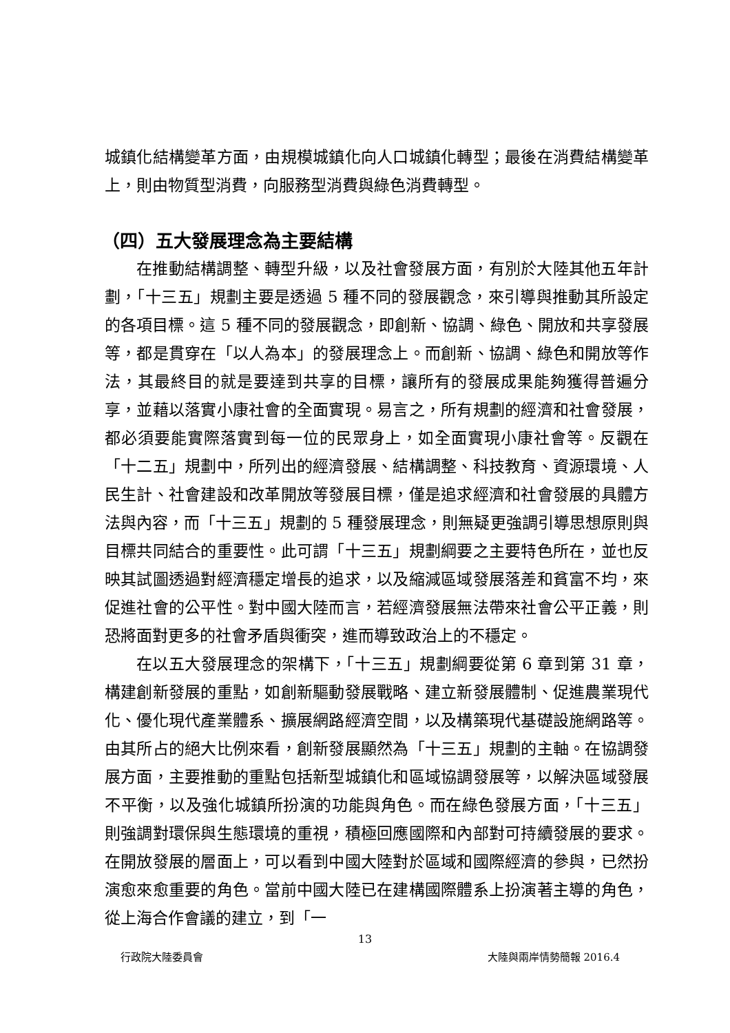城鎮化結構變革方面，由規模城鎮化向人口城鎮化轉型；最後在消費結構變革上，則由物質型消費，向服務型消費與綠色消費轉型。
（四）五大發展理念為主要結構
在推動結構調整、轉型升級，以及社會發展方面，有別於大陸其他五年計劃，「十三五」規劃主要是透過 5 種不同的發展觀念，來引導與推動其所設定的各項目標。這 5 種不同的發展觀念，即創新、協調、綠色、開放和共享發展等，都是貫穿在「以人為本」的發展理念上。而創新、協調、綠色和開放等作法，其最終目的就是要達到共享的目標，讓所有的發展成果能夠獲得普遍分享，並藉以落實小康社會的全面實現。易言之，所有規劃的經濟和社會發展，都必須要能實際落實到每一位的民眾身上，如全面實現小康社會等。反觀在「十二五」規劃中，所列出的經濟發展、結構調整、科技教育、資源環境、人民生計、社會建設和改革開放等發展目標，僅是追求經濟和社會發展的具體方法與內容，而「十三五」規劃的 5 種發展理念，則無疑更強調引導思想原則與目標共同結合的重要性。此可謂「十三五」規劃綱要之主要特色所在，並也反映其試圖透過對經濟穩定增長的追求，以及縮減區域發展落差和貧富不均，來促進社會的公平性。對中國大陸而言，若經濟發展無法帶來社會公平正義，則恐將面對更多的社會矛盾與衝突，進而導致政治上的不穩定。
在以五大發展理念的架構下，「十三五」規劃綱要從第 6 章到第 31 章，構建創新發展的重點，如創新驅動發展戰略、建立新發展體制、促進農業現代化、優化現代產業體系、擴展網路經濟空間，以及構築現代基礎設施網路等。由其所占的絕大比例來看，創新發展顯然為「十三五」規劃的主軸。在協調發展方面，主要推動的重點包括新型城鎮化和區域協調發展等，以解決區域發展不平衡，以及強化城鎮所扮演的功能與角色。而在綠色發展方面，「十三五」則強調對環保與生態環境的重視，積極回應國際和內部對可持續發展的要求。在開放發展的層面上，可以看到中國大陸對於區域和國際經濟的參與，已然扮演愈來愈重要的角色。當前中國大陸已在建構國際體系上扮演著主導的角色，從上海合作會議的建立，到「一
13
行政院大陸委員會 大陸與兩岸情勢簡報 2016.4